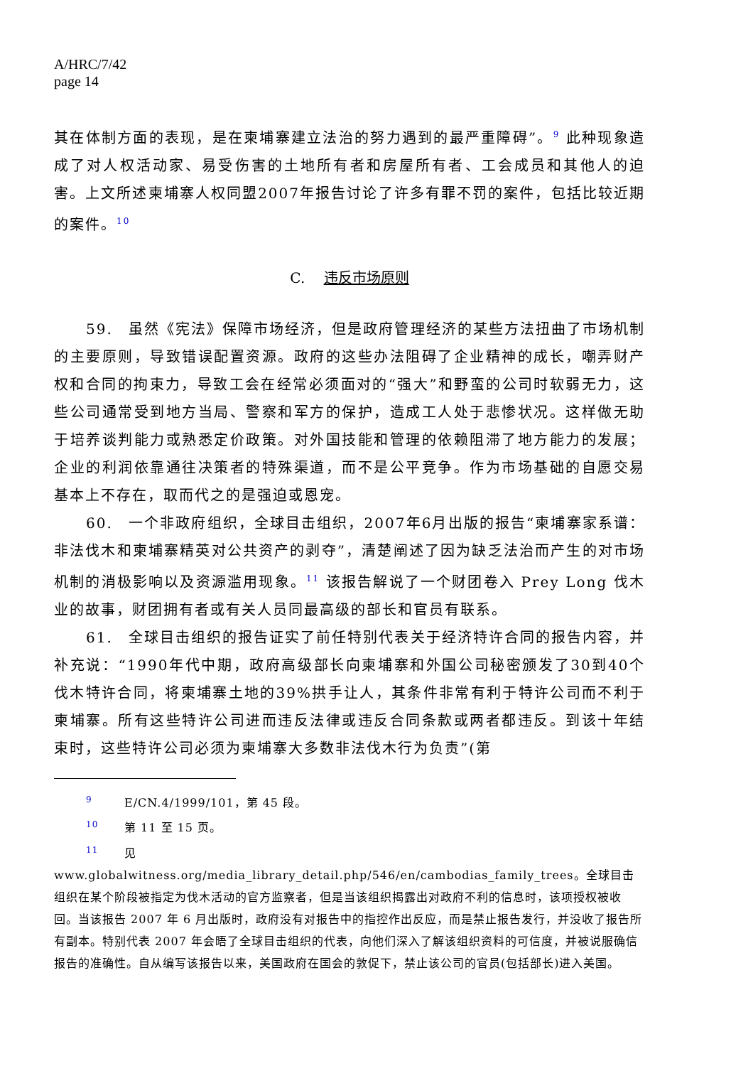A/HRC/7/42
page 14
其在体制方面的表现，是在柬埔寨建立法治的努力遇到的最严重障碍”。<sup>9</sup> 此种现象造成了对人权活动家、易受伤害的土地所有者和房屋所有者、工会成员和其他人的迫害。上文所述柬埔寨人权同盟2007年报告讨论了许多有罪不罚的案件，包括比较近期的案件。<sup>10</sup>
C. 违反市场原则
59.　虽然《宪法》保障市场经济，但是政府管理经济的某些方法扭曲了市场机制的主要原则，导致错误配置资源。政府的这些办法阻碍了企业精神的成长，嘲弄财产权和合同的拘束力，导致工会在经常必须面对的“强大”和野蛮的公司时软弱无力，这些公司通常受到地方当局、警察和军方的保护，造成工人处于悲惨状况。这样做无助于培养谈判能力或熟悉定价政策。对外国技能和管理的依赖阻滞了地方能力的发展；企业的利润依靠通往决策者的特殊渠道，而不是公平竞争。作为市场基础的自愿交易基本上不存在，取而代之的是强迫或恩宠。
60.　一个非政府组织，全球目击组织，2007年6月出版的报告“柬埔寨家系谱：非法伐木和柬埔寨精英对公共资产的剥夺”，清楚阐述了因为缺乏法治而产生的对市场机制的消极影响以及资源滥用现象。<sup>11</sup> 该报告解说了一个财团卷入 Prey Long 伐木业的故事，财团拥有者或有关人员同最高级的部长和官员有联系。
61.　全球目击组织的报告证实了前任特别代表关于经济特许合同的报告内容，并补充说：“1990年代中期，政府高级部长向柬埔寨和外国公司秘密颁发了30到40个伐木特许合同，将柬埔寨土地的39%拱手让人，其条件非常有利于特许公司而不利于柬埔寨。所有这些特许公司进而违反法律或违反合同条款或两者都违反。到该十年结束时，这些特许公司必须为柬埔寨大多数非法伐木行为负责”(第
9 E/CN.4/1999/101，第 45 段。
10 第 11 至 15 页。
11 见 www.globalwitness.org/media_library_detail.php/546/en/cambodias_family_trees。全球目击组织在某个阶段被指定为伐木活动的官方监察者，但是当该组织揭露出对政府不利的信息时，该项授权被收回。当该报告 2007 年 6 月出版时，政府没有对报告中的指控作出反应，而是禁止报告发行，并没收了报告所有副本。特别代表 2007 年会晤了全球目击组织的代表，向他们深入了解该组织资料的可信度，并被说服确信报告的准确性。自从编写该报告以来，美国政府在国会的敦促下，禁止该公司的官员(包括部长)进入美国。